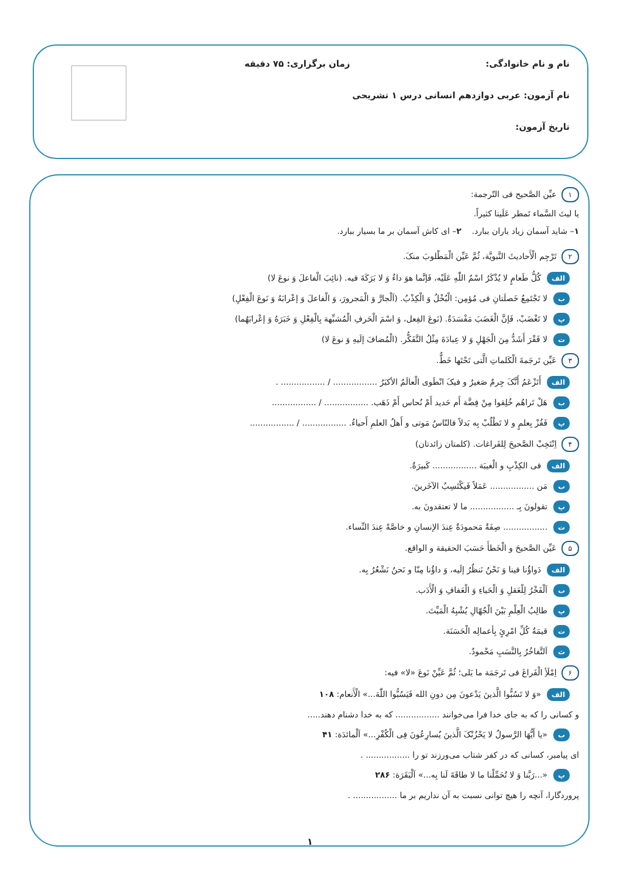نام و نام خانوادگی: زمان برگزاری: ۷۵ دقیقه
نام آزمون: عربی دوازدهم انسانی درس ۱ تشریحی
تاریخ آزمون:
۱ عیِّن الصَّحیح فی التّرجمة:
یا لیتَ السَّماء تَمطر عَلَینا کثیراً.
۱– شاید آسمان زیاد باران ببارد. ۲– ای کاش آسمان بر ما بسیار ببارد.
۲ تَرْجِم الْأَحادیثَ النَّبویَّة، ثُمَّ عَیِّن الْمَطْلوبَ منکَ.
الف کُلُّ طَعامٍ لا یُذْکَرُ اسْمُ اللّٰهِ عَلَیْه، فَإنَّما هوَ داءٌ وَ لا بَرَکَةَ فیه. (نائِبَ الْفاعلَ وَ نوعَ لا)
بلا تَجْتَمِعُ خَصلَتانِ فی مُؤمِن: الْبُخْلُ وَ الْکِذْبُ. (اَلْجارَّ وَ الْمَجرورَ، وَ الْفاعلَ وَ إعْرابَهُ وَ نَوعَ الْفِعْلِ)
پلا تَغْضَبْ، فَإنَّ الْغَضَبَ مَفْسَدَةٌ. (نَوعَ الفِعل، وَ اسْمَ الْحَرفِ الْمُشبِّهة بِالْفِعْلِ وَ خَبَرَهُ وَ إعْرابَهُما)
تلا فَقْرَ أَشَدُّ مِنَ الْجَهْلِ وَ لا عِبادَةَ مِثْلُ التَّفَکُّر. (الْمُضافَ إلَیهِ وَ نوعَ لا)
۳ عَیِّن تَرجَمةَ الْکَلماتِ الَّتی تَحْتَها خَطٌّ.
الف أَتَزْعَمُ أَنَّکَ جِرمٌ صَغیرٌ و فیکَ انْطَوی الْعالَمُ الأکبَرُ ................. / ................. .
بهَلْ تَراهُم خُلِقوا مِنْ فِضَّة أَم حَدید أَمْ نُحاس أَمْ ذَهَب. ................. / .................
پفَفُزْ بِعلمٍ و لا تَطْلُبْ بِه بَدلاً فالنّاسُ مَوتی و أَهلُ العلمِ أَحیاءُ. ................. / .................
۴ اِنْتَخِبْ الصَّحیحَ لِلفَراغات. (کلمتان زائدتان)
الف فی الکِذْبِ و الْغیبَة ................. کَبیرَةٌ.
بمَن ................. عَمَلاً فَیکْتَسِبُ الآخَرینَ.
پتقولونَ بِـ ................. ما لا تعتقدونَ به.
ت................. صِفَةٌ مَحمودَةٌ عِندَ الإنسانِ و خاصَّةً عِندَ النِّساء.
۵ عَیِّن الصَّحیحَ و الْخَطأَ حَسَبَ الحقیقة و الواقع.
الف دَواؤُنا فینا وَ نَحْنُ نَنظُرُ إلَیه، وَ داؤُنا مِنّا و نَحنُ نَشْعُرُ بِه.
باَلْفَخْرُ لِلْعَقلِ وَ الْحَیاءِ وَ الْعَفافِ وَ الْأَدَب.
پطالِبُ الْعِلْمِ بَیْنَ الْجُهّالِ یُشْبِهُ الْمَیِّتَ.
تقیمَةُ کُلِّ امْرِئٍ بِأعمالِه الْحَسَنَة.
ثاَلتَّفاخُرُ بِالنَّسَبِ مَحْمودٌ.
۶ اِمْلَأِ الْفَراغَ فی تَرجَمَة ما یَلی؛ ثُمَّ عَیِّنْ نَوعَ «لا» فیه:
الف «وَ لا تَسُبُّوا الَّذینَ یَدْعونَ مِن دونِ الله فَیَسُبُّوا اللّٰهَ...» الْأَنعام: ۱۰۸
و کسانی را که به جای خدا فرا می‌خوانند ................. که به خدا دشنام دهند.....
ب «یا أَیُّهَا الرَّسولُ لا یَحْزُنْکَ الَّذینَ یُسارِعُونَ فِی الْکُفْرِ...» اَلْمائدَة: ۴۱
ای پیامبر، کسانی که در کفر شتاب می‌ورزند تو را ................. .
پ «...رَبَّنا وَ لا تُحَمِّلْنا ما لا طاقَةَ لَنا بِه...» اَلْبَقَرَة: ۲۸۶
پروردگارا، آنچه را هیچ توانی نسبت به آن نداریم بر ما ................. .
۱